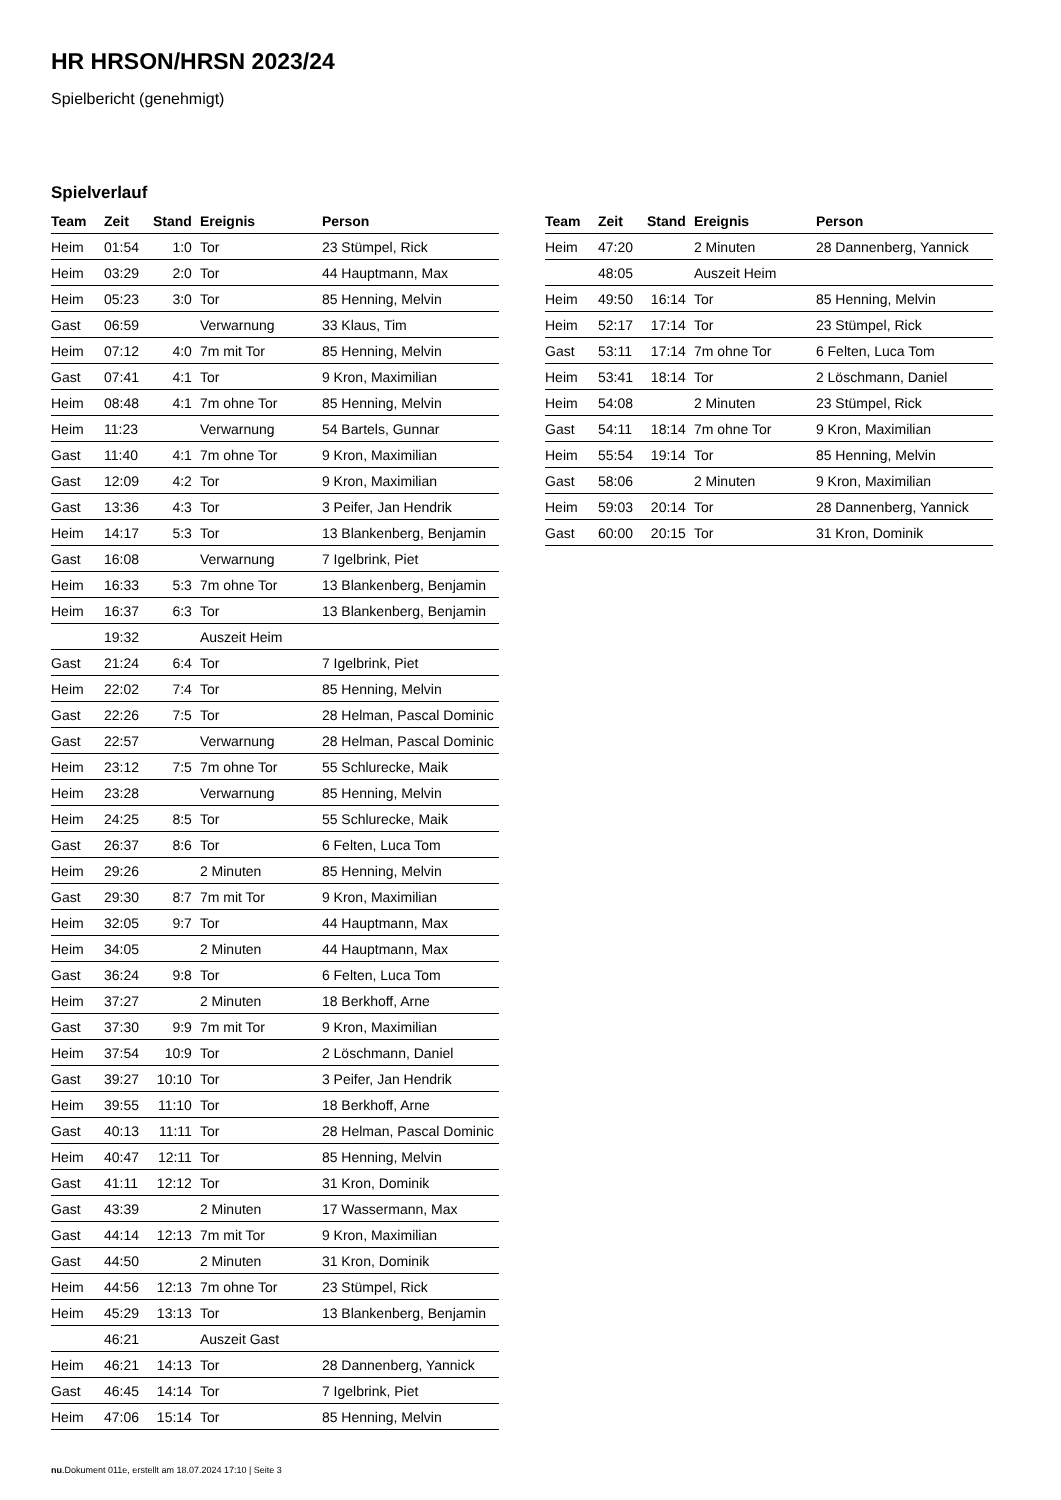HR HRSON/HRSN 2023/24
Spielbericht (genehmigt)
Spielverlauf
| Team | Zeit | Stand | Ereignis | Person |
| --- | --- | --- | --- | --- |
| Heim | 01:54 | 1:0 | Tor | 23 Stümpel, Rick |
| Heim | 03:29 | 2:0 | Tor | 44 Hauptmann, Max |
| Heim | 05:23 | 3:0 | Tor | 85 Henning, Melvin |
| Gast | 06:59 | | Verwarnung | 33 Klaus, Tim |
| Heim | 07:12 | 4:0 | 7m mit Tor | 85 Henning, Melvin |
| Gast | 07:41 | 4:1 | Tor | 9 Kron, Maximilian |
| Heim | 08:48 | 4:1 | 7m ohne Tor | 85 Henning, Melvin |
| Heim | 11:23 | | Verwarnung | 54 Bartels, Gunnar |
| Gast | 11:40 | 4:1 | 7m ohne Tor | 9 Kron, Maximilian |
| Gast | 12:09 | 4:2 | Tor | 9 Kron, Maximilian |
| Gast | 13:36 | 4:3 | Tor | 3 Peifer, Jan Hendrik |
| Heim | 14:17 | 5:3 | Tor | 13 Blankenberg, Benjamin |
| Gast | 16:08 | | Verwarnung | 7 Igelbrink, Piet |
| Heim | 16:33 | 5:3 | 7m ohne Tor | 13 Blankenberg, Benjamin |
| Heim | 16:37 | 6:3 | Tor | 13 Blankenberg, Benjamin |
| | 19:32 | | Auszeit Heim | |
| Gast | 21:24 | 6:4 | Tor | 7 Igelbrink, Piet |
| Heim | 22:02 | 7:4 | Tor | 85 Henning, Melvin |
| Gast | 22:26 | 7:5 | Tor | 28 Helman, Pascal Dominic |
| Gast | 22:57 | | Verwarnung | 28 Helman, Pascal Dominic |
| Heim | 23:12 | 7:5 | 7m ohne Tor | 55 Schlurecke, Maik |
| Heim | 23:28 | | Verwarnung | 85 Henning, Melvin |
| Heim | 24:25 | 8:5 | Tor | 55 Schlurecke, Maik |
| Gast | 26:37 | 8:6 | Tor | 6 Felten, Luca Tom |
| Heim | 29:26 | | 2 Minuten | 85 Henning, Melvin |
| Gast | 29:30 | 8:7 | 7m mit Tor | 9 Kron, Maximilian |
| Heim | 32:05 | 9:7 | Tor | 44 Hauptmann, Max |
| Heim | 34:05 | | 2 Minuten | 44 Hauptmann, Max |
| Gast | 36:24 | 9:8 | Tor | 6 Felten, Luca Tom |
| Heim | 37:27 | | 2 Minuten | 18 Berkhoff, Arne |
| Gast | 37:30 | 9:9 | 7m mit Tor | 9 Kron, Maximilian |
| Heim | 37:54 | 10:9 | Tor | 2 Löschmann, Daniel |
| Gast | 39:27 | 10:10 | Tor | 3 Peifer, Jan Hendrik |
| Heim | 39:55 | 11:10 | Tor | 18 Berkhoff, Arne |
| Gast | 40:13 | 11:11 | Tor | 28 Helman, Pascal Dominic |
| Heim | 40:47 | 12:11 | Tor | 85 Henning, Melvin |
| Gast | 41:11 | 12:12 | Tor | 31 Kron, Dominik |
| Gast | 43:39 | | 2 Minuten | 17 Wassermann, Max |
| Gast | 44:14 | 12:13 | 7m mit Tor | 9 Kron, Maximilian |
| Gast | 44:50 | | 2 Minuten | 31 Kron, Dominik |
| Heim | 44:56 | 12:13 | 7m ohne Tor | 23 Stümpel, Rick |
| Heim | 45:29 | 13:13 | Tor | 13 Blankenberg, Benjamin |
| | 46:21 | | Auszeit Gast | |
| Heim | 46:21 | 14:13 | Tor | 28 Dannenberg, Yannick |
| Gast | 46:45 | 14:14 | Tor | 7 Igelbrink, Piet |
| Heim | 47:06 | 15:14 | Tor | 85 Henning, Melvin |
| Team | Zeit | Stand | Ereignis | Person |
| --- | --- | --- | --- | --- |
| Heim | 47:20 | | 2 Minuten | 28 Dannenberg, Yannick |
| | 48:05 | | Auszeit Heim | |
| Heim | 49:50 | 16:14 | Tor | 85 Henning, Melvin |
| Heim | 52:17 | 17:14 | Tor | 23 Stümpel, Rick |
| Gast | 53:11 | 17:14 | 7m ohne Tor | 6 Felten, Luca Tom |
| Heim | 53:41 | 18:14 | Tor | 2 Löschmann, Daniel |
| Heim | 54:08 | | 2 Minuten | 23 Stümpel, Rick |
| Gast | 54:11 | 18:14 | 7m ohne Tor | 9 Kron, Maximilian |
| Heim | 55:54 | 19:14 | Tor | 85 Henning, Melvin |
| Gast | 58:06 | | 2 Minuten | 9 Kron, Maximilian |
| Heim | 59:03 | 20:14 | Tor | 28 Dannenberg, Yannick |
| Gast | 60:00 | 20:15 | Tor | 31 Kron, Dominik |
nu.Dokument 011e, erstellt am 18.07.2024 17:10 | Seite 3